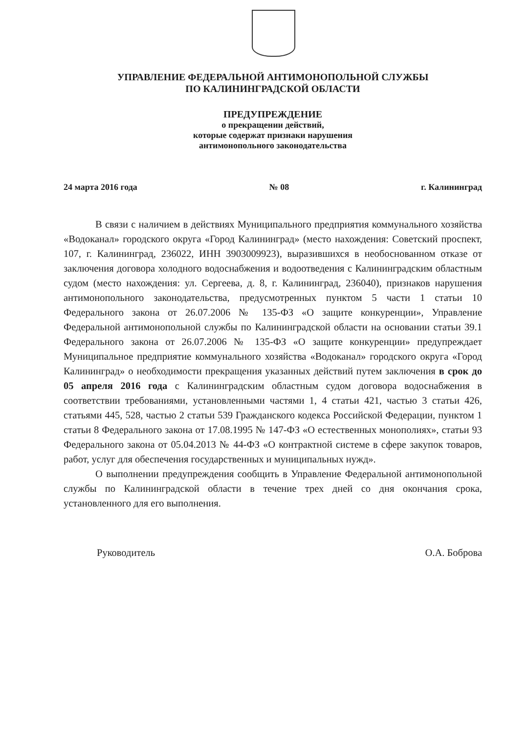УПРАВЛЕНИЕ ФЕДЕРАЛЬНОЙ АНТИМОНОПОЛЬНОЙ СЛУЖБЫ
ПО КАЛИНИНГРАДСКОЙ ОБЛАСТИ
ПРЕДУПРЕЖДЕНИЕ
о прекращении действий,
которые содержат признаки нарушения
антимонопольного законодательства
24 марта 2016 года № 08 г. Калининград
В связи с наличием в действиях Муниципального предприятия коммунального хозяйства «Водоканал» городского округа «Город Калининград» (место нахождения: Советский проспект, 107, г. Калининград, 236022, ИНН 3903009923), выразившихся в необоснованном отказе от заключения договора холодного водоснабжения и водоотведения с Калининградским областным судом (место нахождения: ул. Сергеева, д. 8, г. Калининград, 236040), признаков нарушения антимонопольного законодательства, предусмотренных пунктом 5 части 1 статьи 10 Федерального закона от 26.07.2006 № 135-ФЗ «О защите конкуренции», Управление Федеральной антимонопольной службы по Калининградской области на основании статьи 39.1 Федерального закона от 26.07.2006 № 135-ФЗ «О защите конкуренции» предупреждает Муниципальное предприятие коммунального хозяйства «Водоканал» городского округа «Город Калининград» о необходимости прекращения указанных действий путем заключения в срок до 05 апреля 2016 года с Калининградским областным судом договора водоснабжения в соответствии требованиями, установленными частями 1, 4 статьи 421, частью 3 статьи 426, статьями 445, 528, частью 2 статьи 539 Гражданского кодекса Российской Федерации, пунктом 1 статьи 8 Федерального закона от 17.08.1995 № 147-ФЗ «О естественных монополиях», статьи 93 Федерального закона от 05.04.2013 № 44-ФЗ «О контрактной системе в сфере закупок товаров, работ, услуг для обеспечения государственных и муниципальных нужд».
О выполнении предупреждения сообщить в Управление Федеральной антимонопольной службы по Калининградской области в течение трех дней со дня окончания срока, установленного для его выполнения.
Руководитель О.А. Боброва